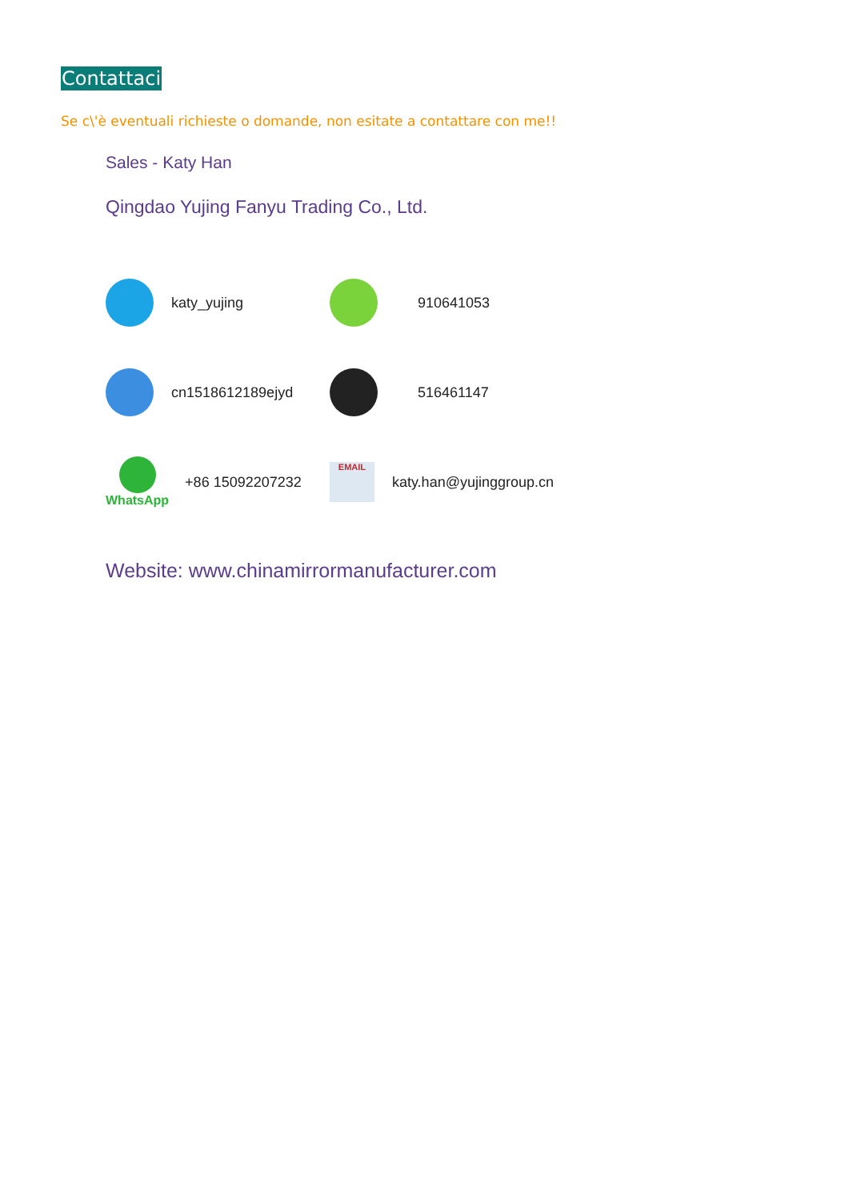Contattaci
Se c\'è eventuali richieste o domande, non esitate a contattare con me!!
Sales - Katy Han
Qingdao Yujing Fanyu Trading Co., Ltd.
katy_yujing 910641053
cn1518612189ejyd 516461147
WhatsApp
+86 15092207232
EMAIL
katy.han@yujinggroup.cn
Website: www.chinamirrormanufacturer.com